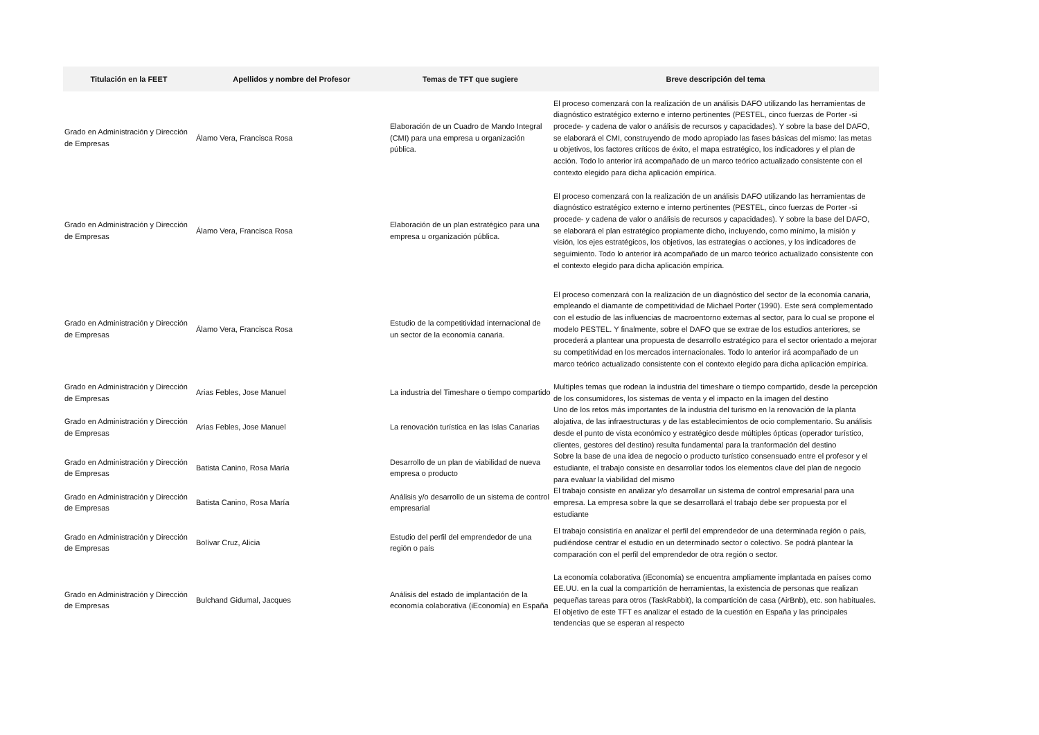| Titulación en la FEET | Apellidos y nombre del Profesor | Temas de TFT que sugiere | Breve descripción del tema |
| --- | --- | --- | --- |
| Grado en Administración y Dirección de Empresas | Álamo Vera, Francisca Rosa | Elaboración de un Cuadro de Mando Integral (CMI) para una empresa u organización pública. | El proceso comenzará con la realización de un análisis DAFO utilizando las herramientas de diagnóstico estratégico externo e interno pertinentes (PESTEL, cinco fuerzas de Porter -si procede- y cadena de valor o análisis de recursos y capacidades). Y sobre la base del DAFO, se elaborará el CMI, construyendo de modo apropiado las fases básicas del mismo: las metas u objetivos, los factores críticos de éxito, el mapa estratégico, los indicadores y el plan de acción. Todo lo anterior irá acompañado de un marco teórico actualizado consistente con el contexto elegido para dicha aplicación empírica. |
| Grado en Administración y Dirección de Empresas | Álamo Vera, Francisca Rosa | Elaboración de un plan estratégico para una empresa u organización pública. | El proceso comenzará con la realización de un análisis DAFO utilizando las herramientas de diagnóstico estratégico externo e interno pertinentes (PESTEL, cinco fuerzas de Porter -si procede- y cadena de valor o análisis de recursos y capacidades). Y sobre la base del DAFO, se elaborará el plan estratégico propiamente dicho, incluyendo, como mínimo, la misión y visión, los ejes estratégicos, los objetivos, las estrategias o acciones, y los indicadores de seguimiento. Todo lo anterior irá acompañado de un marco teórico actualizado consistente con el contexto elegido para dicha aplicación empírica. |
| Grado en Administración y Dirección de Empresas | Álamo Vera, Francisca Rosa | Estudio de la competitividad internacional de un sector de la economía canaria. | El proceso comenzará con la realización de un diagnóstico del sector de la economía canaria, empleando el diamante de competitividad de Michael Porter (1990). Este será complementado con el estudio de las influencias de macroentorno externas al sector, para lo cual se propone el modelo PESTEL. Y finalmente, sobre el DAFO que se extrae de los estudios anteriores, se procederá a plantear una propuesta de desarrollo estratégico para el sector orientado a mejorar su competitividad en los mercados internacionales. Todo lo anterior irá acompañado de un marco teórico actualizado consistente con el contexto elegido para dicha aplicación empírica. |
| Grado en Administración y Dirección de Empresas | Arias Febles, Jose Manuel | La industria del Timeshare o tiempo compartido | Multiples temas que rodean la industria del timeshare o tiempo compartido, desde la percepción de los consumidores, los sistemas de venta y el impacto en la imagen del destino |
| Grado en Administración y Dirección de Empresas | Arias Febles, Jose Manuel | La renovación turística en las Islas Canarias | Uno de los retos más importantes de la industria del turismo en la renovación de la planta alojativa, de las infraestructuras y de las establecimientos de ocio complementario. Su análisis desde el punto de vista económico y estratégico desde múltiples ópticas (operador turístico, clientes, gestores del destino) resulta fundamental para la tranformación del destino |
| Grado en Administración y Dirección de Empresas | Batista Canino, Rosa María | Desarrollo de un plan de viabilidad de nueva empresa o producto | Sobre la base de una idea de negocio o producto turístico consensuado entre el profesor y el estudiante, el trabajo consiste en desarrollar todos los elementos clave del plan de negocio para evaluar la viabilidad del mismo |
| Grado en Administración y Dirección de Empresas | Batista Canino, Rosa María | Análisis y/o desarrollo de un sistema de control empresarial | El trabajo consiste en analizar y/o desarrollar un sistema de control empresarial para una empresa. La empresa sobre la que se desarrollará el trabajo debe ser propuesta por el estudiante |
| Grado en Administración y Dirección de Empresas | Bolívar Cruz, Alicia | Estudio del perfil del emprendedor de una región o país | El trabajo consistiría en analizar el perfil del emprendedor de una determinada región o país, pudiéndose centrar el estudio en un determinado sector o colectivo. Se podrá plantear la comparación con el perfil del emprendedor de otra región o sector. |
| Grado en Administración y Dirección de Empresas | Bulchand Gidumal, Jacques | Análisis del estado de implantación de la economía colaborativa (iEconomía) en España | La economía colaborativa (iEconomía) se encuentra ampliamente implantada en países como EE.UU. en la cual la compartición de herramientas, la existencia de personas que realizan pequeñas tareas para otros (TaskRabbit), la compartición de casa (AirBnb), etc. son habituales. El objetivo de este TFT es analizar el estado de la cuestión en España y las principales tendencias que se esperan al respecto |